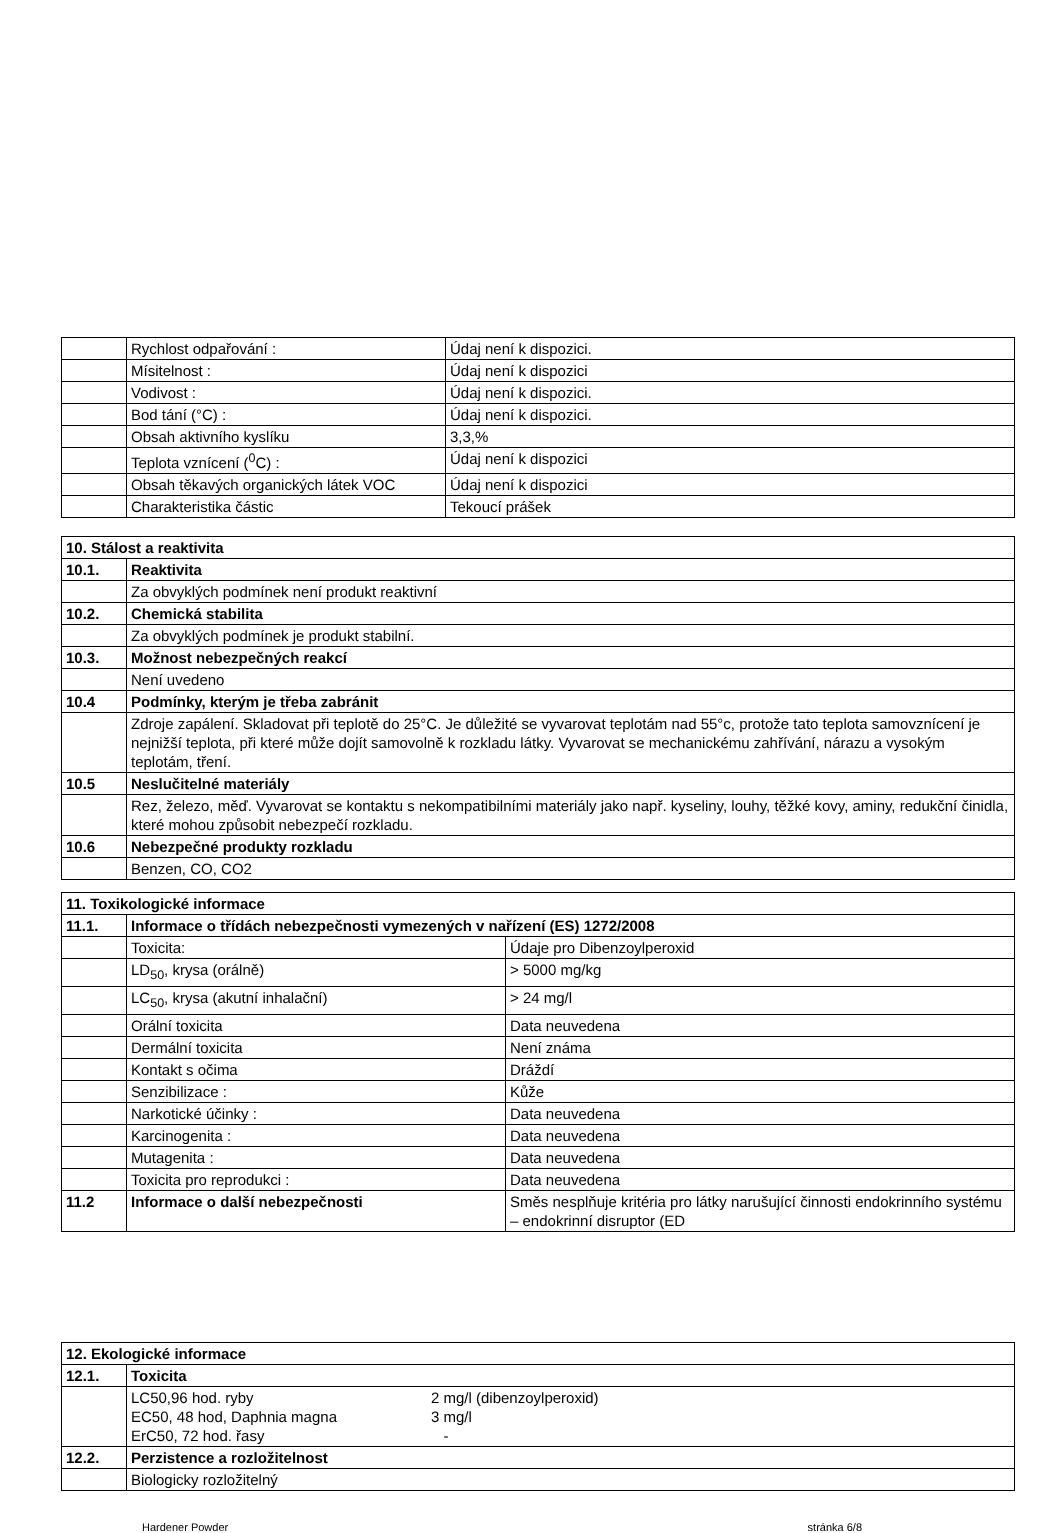| | Rychlost odpařování : | Údaj není k dispozici. |
| | Mísitelnost : | Údaj není k dispozici |
| | Vodivost : | Údaj není k dispozici. |
| | Bod tání (°C) : | Údaj není k dispozici. |
| | Obsah aktivního kyslíku | 3,3,% |
| | Teplota vznícení (<sup>0</sup>C) : | Údaj není k dispozici |
| | Obsah těkavých organických látek VOC | Údaj není k dispozici |
| | Charakteristika částic | Tekoucí prášek |
| 10. Stálost a reaktivita | |
| 10.1. | Reaktivita |
| | Za obvyklých podmínek není produkt reaktivní |
| 10.2. | Chemická stabilita |
| | Za obvyklých podmínek je produkt stabilní. |
| 10.3. | Možnost nebezpečných reakcí |
| | Není uvedeno |
| 10.4 | Podmínky, kterým je třeba zabránit |
| | Zdroje zapálení. Skladovat při teplotě do 25°C. Je důležité se vyvarovat teplotám nad 55°c, protože tato teplota samovznícení je nejnižší teplota, při které může dojít samovolně k rozkladu látky. Vyvarovat se mechanickému zahřívání, nárazu a vysokým teplotám, tření. |
| 10.5 | Neslučitelné materiály |
| | Rez, železo, měď. Vyvarovat se kontaktu s nekompatibilními materiály jako např. kyseliny, louhy, těžké kovy, aminy, redukční činidla, které mohou způsobit nebezpečí rozkladu. |
| 10.6 | Nebezpečné produkty rozkladu |
| | Benzen, CO, CO2 |
| 11. Toxikologické informace | | |
| 11.1. | Informace o třídách nebezpečnosti vymezených v nařízení (ES) 1272/2008 | |
| | Toxicita: | Údaje pro Dibenzoylperoxid |
| | LD<sub>50</sub>, krysa (orálně) | > 5000 mg/kg |
| | LC<sub>50</sub>, krysa (akutní inhalační) | > 24 mg/l |
| | Orální toxicita | Data neuvedena |
| | Dermální toxicita | Není známa |
| | Kontakt s očima | Dráždí |
| | Senzibilizace : | Kůže |
| | Narkotické účinky : | Data neuvedena |
| | Karcinogenita : | Data neuvedena |
| | Mutagenita : | Data neuvedena |
| | Toxicita pro reprodukci : | Data neuvedena |
| 11.2 | Informace o další nebezpečnosti | Směs nesplňuje kritéria pro látky narušující činnosti endokrinního systému – endokrinní disruptor (ED |
| 12. Ekologické informace | |
| 12.1. | Toxicita |
| | LC50,96 hod. ryby 2 mg/l (dibenzoylperoxid) EC50, 48 hod, Daphnia magna 3 mg/l ErC50, 72 hod. řasy - |
| 12.2. | Perzistence a rozložitelnost |
| | Biologicky rozložitelný |
Hardener Powder stránka 6/8